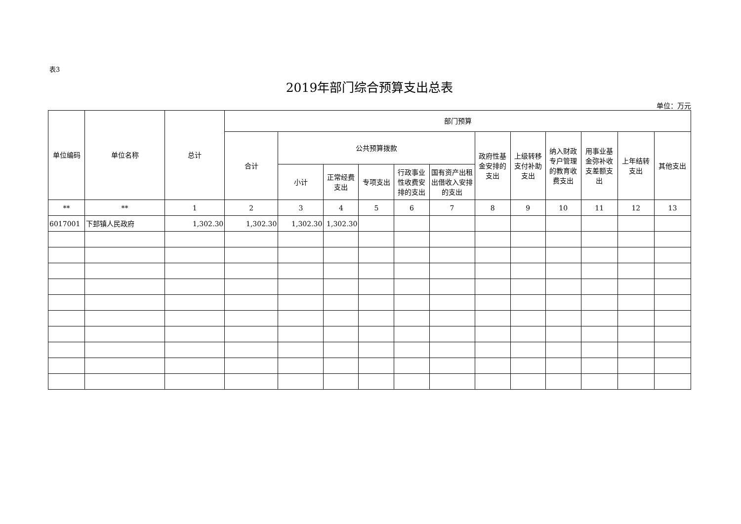表3
2019年部门综合预算支出总表
单位：万元
| 单位编码 | 单位名称 | 总计 | 部门预算 | | | | | | | | | | | |
| --- | --- | --- | --- | --- | --- | --- | --- | --- | --- | --- | --- | --- | --- | --- |
| | | | 合计 | 公共预算拨款 | | | | | 政府性基金安排的支出 | 上级转移支付补助支出 | 纳入财政专户管理的教育收费支出 | 用事业基金弥补收支差额支出 | 上年结转支出 | 其他支出 |
| | | | | 小计 | 正常经费支出 | 专项支出 | 行政事业性收费安排的支出 | 国有资产出租出借收入安排的支出 | | | | | | |
| ** | ** | 1 | 2 | 3 | 4 | 5 | 6 | 7 | 8 | 9 | 10 | 11 | 12 | 13 |
| 6017001 | 下邽镇人民政府 | 1,302.30 | 1,302.30 | 1,302.30 | 1,302.30 | | | | | | | | | |